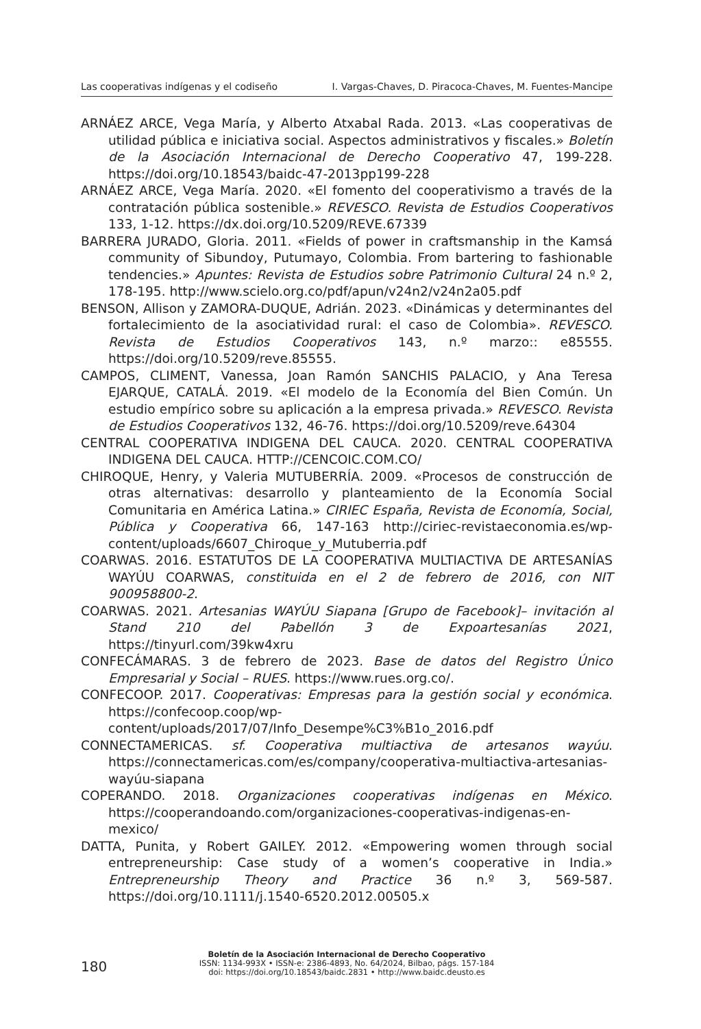Las cooperativas indígenas y el codiseño I. Vargas-Chaves, D. Piracoca-Chaves, M. Fuentes-Mancipe
ARNÁEZ ARCE, Vega María, y Alberto Atxabal Rada. 2013. «Las cooperativas de utilidad pública e iniciativa social. Aspectos administrativos y fiscales.» Boletín de la Asociación Internacional de Derecho Cooperativo 47, 199-228. https://doi.org/10.18543/baidc-47-2013pp199-228
ARNÁEZ ARCE, Vega María. 2020. «El fomento del cooperativismo a través de la contratación pública sostenible.» REVESCO. Revista de Estudios Cooperativos 133, 1-12. https://dx.doi.org/10.5209/REVE.67339
BARRERA JURADO, Gloria. 2011. «Fields of power in craftsmanship in the Kamsá community of Sibundoy, Putumayo, Colombia. From bartering to fashionable tendencies.» Apuntes: Revista de Estudios sobre Patrimonio Cultural 24 n.º 2, 178-195. http://www.scielo.org.co/pdf/apun/v24n2/v24n2a05.pdf
BENSON, Allison y ZAMORA-DUQUE, Adrián. 2023. «Dinámicas y determinantes del fortalecimiento de la asociatividad rural: el caso de Colombia». REVESCO. Revista de Estudios Cooperativos 143, n.º marzo:: e85555. https://doi.org/10.5209/reve.85555.
CAMPOS, CLIMENT, Vanessa, Joan Ramón SANCHIS PALACIO, y Ana Teresa EJARQUE, CATALÁ. 2019. «El modelo de la Economía del Bien Común. Un estudio empírico sobre su aplicación a la empresa privada.» REVESCO. Revista de Estudios Cooperativos 132, 46-76. https://doi.org/10.5209/reve.64304
CENTRAL COOPERATIVA INDIGENA DEL CAUCA. 2020. CENTRAL COOPERATIVA INDIGENA DEL CAUCA. HTTP://CENCOIC.COM.CO/
CHIROQUE, Henry, y Valeria MUTUBERRÍA. 2009. «Procesos de construcción de otras alternativas: desarrollo y planteamiento de la Economía Social Comunitaria en América Latina.» CIRIEC España, Revista de Economía, Social, Pública y Cooperativa 66, 147-163 http://ciriec-revistaeconomia.es/wp-content/uploads/6607_Chiroque_y_Mutuberria.pdf
COARWAS. 2016. ESTATUTOS DE LA COOPERATIVA MULTIACTIVA DE ARTESANÍAS WAYÚU COARWAS, constituida en el 2 de febrero de 2016, con NIT 900958800-2.
COARWAS. 2021. Artesanias WAYÚU Siapana [Grupo de Facebook]– invitación al Stand 210 del Pabellón 3 de Expoartesanías 2021, https://tinyurl.com/39kw4xru
CONFECÁMARAS. 3 de febrero de 2023. Base de datos del Registro Único Empresarial y Social – RUES. https://www.rues.org.co/.
CONFECOOP. 2017. Cooperativas: Empresas para la gestión social y económica. https://confecoop.coop/wp-content/uploads/2017/07/Info_Desempe%C3%B1o_2016.pdf
CONNECTAMERICAS. sf. Cooperativa multiactiva de artesanos wayúu. https://connectamericas.com/es/company/cooperativa-multiactiva-artesanias-wayúu-siapana
COPERANDO. 2018. Organizaciones cooperativas indígenas en México. https://cooperandoando.com/organizaciones-cooperativas-indigenas-en-mexico/
DATTA, Punita, y Robert GAILEY. 2012. «Empowering women through social entrepreneurship: Case study of a women’s cooperative in India.» Entrepreneurship Theory and Practice 36 n.º 3, 569-587. https://doi.org/10.1111/j.1540-6520.2012.00505.x
180
Boletín de la Asociación Internacional de Derecho Cooperativo
ISSN: 1134-993X • ISSN-e: 2386-4893, No. 64/2024, Bilbao, págs. 157-184
doi: https://doi.org/10.18543/baidc.2831 • http://www.baidc.deusto.es